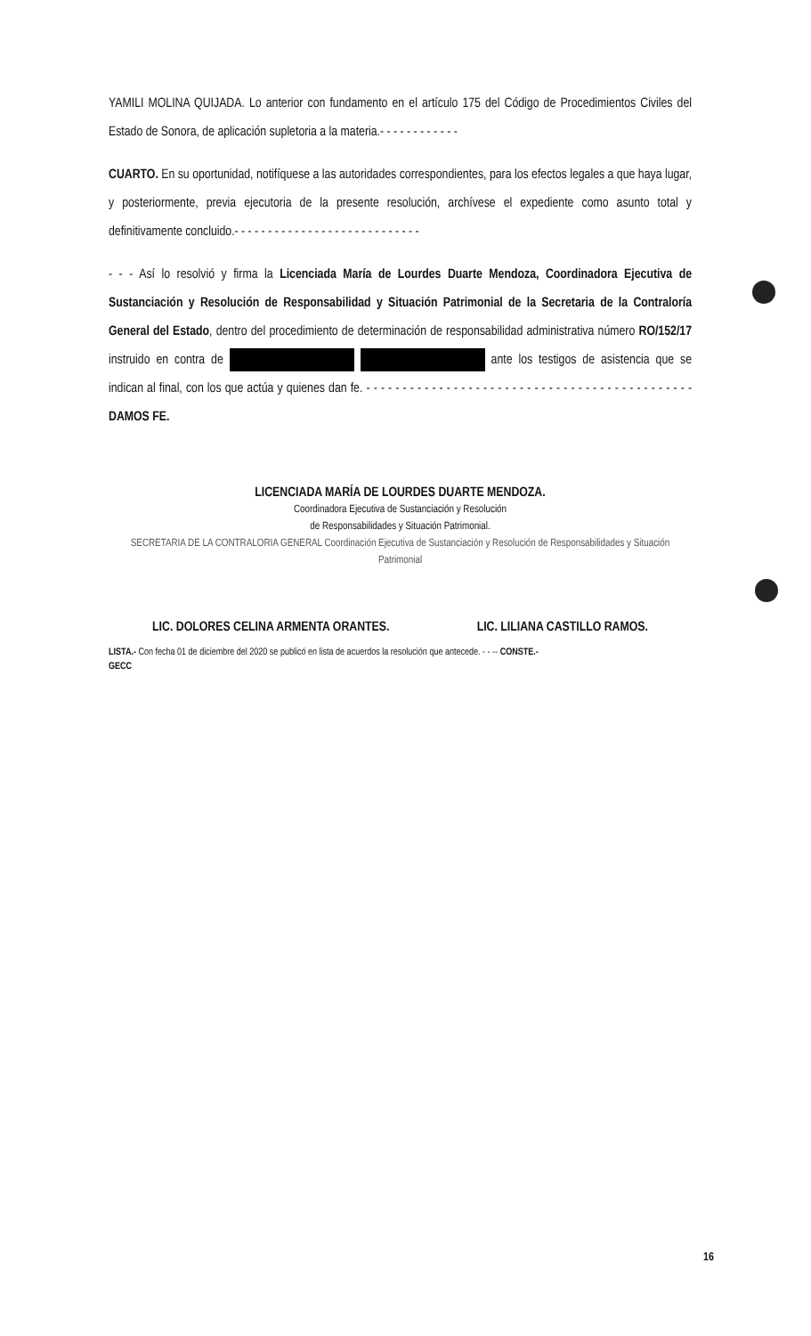YAMILI MOLINA QUIJADA. Lo anterior con fundamento en el artículo 175 del Código de Procedimientos Civiles del Estado de Sonora, de aplicación supletoria a la materia.- - - - - - - - - - - -
CUARTO. En su oportunidad, notifíquese a las autoridades correspondientes, para los efectos legales a que haya lugar, y posteriormente, previa ejecutoria de la presente resolución, archívese el expediente como asunto total y definitivamente concluido.- - - - - - - - - - - - - - - - - - - - - - - - - - - -
- - - Así lo resolvió y firma la Licenciada María de Lourdes Duarte Mendoza, Coordinadora Ejecutiva de Sustanciación y Resolución de Responsabilidad y Situación Patrimonial de la Secretaria de la Contraloría General del Estado, dentro del procedimiento de determinación de responsabilidad administrativa número RO/152/17 instruido en contra de ante los testigos de asistencia que se indican al final, con los que actúa y quienes dan fe. - - - - - - - - - - - - - - - - - - - - - - - - - - - - - - - - - - - - - - - - - - - - - DAMOS FE.
LICENCIADA MARÍA DE LOURDES DUARTE MENDOZA.
Coordinadora Ejecutiva de Sustanciación y Resolución
de Responsabilidades y Situación Patrimonial.
SECRETARIA DE LA CONTRALORIA GENERAL Coordinación Ejecutiva de Sustanciación y Resolución de Responsabilidades y Situación Patrimonial
LIC. DOLORES CELINA ARMENTA ORANTES. LIC. LILIANA CASTILLO RAMOS.
LISTA.- Con fecha 01 de diciembre del 2020 se publicó en lista de acuerdos la resolución que antecede. - - -- CONSTE.-
GECC
16